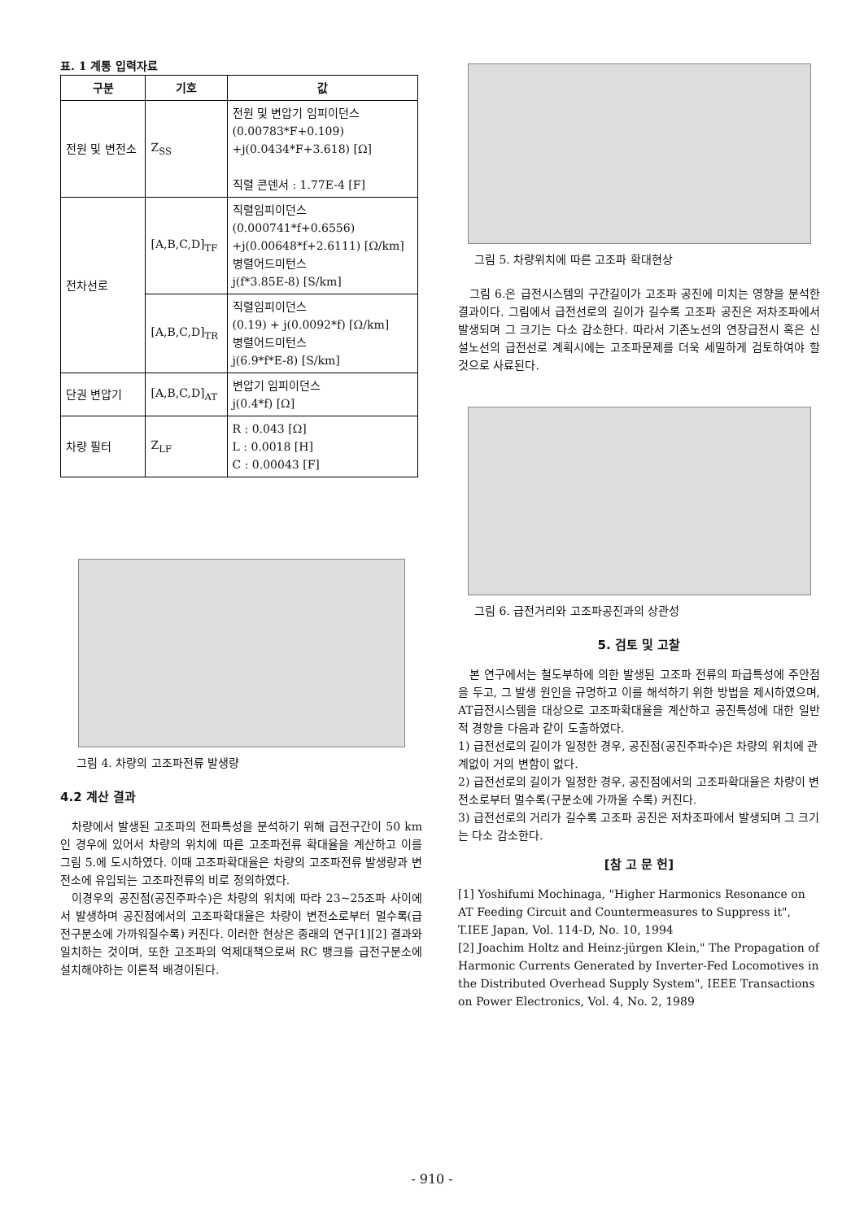표. 1 계통 입력자료
| 구분 | 기호 | 값 |
| --- | --- | --- |
| 전원 및 변전소 | Z<sub>SS</sub> | 전원 및 변압기 임피이던스 (0.00783*F+0.109) +j(0.0434*F+3.618) [Ω] 직렬 콘덴서 : 1.77E-4 [F] |
| 전차선로 | [A,B,C,D]<sub>TF</sub> | 직렬임피이던스 (0.000741*f+0.6556) +j(0.00648*f+2.6111) [Ω/km] 병렬어드미턴스 j(f*3.85E-8) [S/km] |
| | [A,B,C,D]<sub>TR</sub> | 직렬임피이던스 (0.19) + j(0.0092*f) [Ω/km] 병렬어드미턴스 j(6.9*f*E-8) [S/km] |
| 단권 변압기 | [A,B,C,D]<sub>AT</sub> | 변압기 임피이던스 j(0.4*f) [Ω] |
| 차량 필터 | Z<sub>LF</sub> | R : 0.043 [Ω] L : 0.0018 [H] C : 0.00043 [F] |
그림 4. 차량의 고조파전류 발생량
4.2 계산 결과
차량에서 발생된 고조파의 전파특성을 분석하기 위해 급전구간이 50 km인 경우에 있어서 차량의 위치에 따른 고조파전류 확대율을 계산하고 이를 그림 5.에 도시하였다. 이때 고조파확대율은 차량의 고조파전류 발생량과 변전소에 유입되는 고조파전류의 비로 정의하였다.
이경우의 공진점(공진주파수)은 차량의 위치에 따라 23~25조파 사이에서 발생하며 공진점에서의 고조파확대율은 차량이 변전소로부터 멀수록(급전구분소에 가까워질수록) 커진다. 이러한 현상은 종래의 연구[1][2] 결과와 일치하는 것이며, 또한 고조파의 억제대책으로써 RC 뱅크를 급전구분소에 설치해야하는 이론적 배경이된다.
그림 5. 차량위치에 따른 고조파 확대현상
그림 6.은 급전시스템의 구간길이가 고조파 공진에 미치는 영향을 분석한 결과이다. 그림에서 급전선로의 길이가 길수록 고조파 공진은 저차조파에서 발생되며 그 크기는 다소 감소한다. 따라서 기존노선의 연장급전시 혹은 신설노선의 급전선로 계획시에는 고조파문제를 더욱 세밀하게 검토하여야 할 것으로 사료된다.
그림 6. 급전거리와 고조파공진과의 상관성
5. 검토 및 고찰
본 연구에서는 철도부하에 의한 발생된 고조파 전류의 파급특성에 주안점을 두고, 그 발생 원인을 규명하고 이를 해석하기 위한 방법을 제시하였으며, AT급전시스템을 대상으로 고조파확대율을 계산하고 공진특성에 대한 일반적 경향을 다음과 같이 도출하였다.
1) 급전선로의 길이가 일정한 경우, 공진점(공진주파수)은 차량의 위치에 관계없이 거의 변함이 없다.
2) 급전선로의 길이가 일정한 경우, 공진점에서의 고조파확대율은 차량이 변전소로부터 멀수록(구분소에 가까울 수록) 커진다.
3) 급전선로의 거리가 길수록 고조파 공진은 저차조파에서 발생되며 그 크기는 다소 감소한다.
[참 고 문 헌]
[1] Yoshifumi Mochinaga, "Higher Harmonics Resonance on AT Feeding Circuit and Countermeasures to Suppress it", T.IEE Japan, Vol. 114-D, No. 10, 1994
[2] Joachim Holtz and Heinz-jürgen Klein," The Propagation of Harmonic Currents Generated by Inverter-Fed Locomotives in the Distributed Overhead Supply System", IEEE Transactions on Power Electronics, Vol. 4, No. 2, 1989
- 910 -